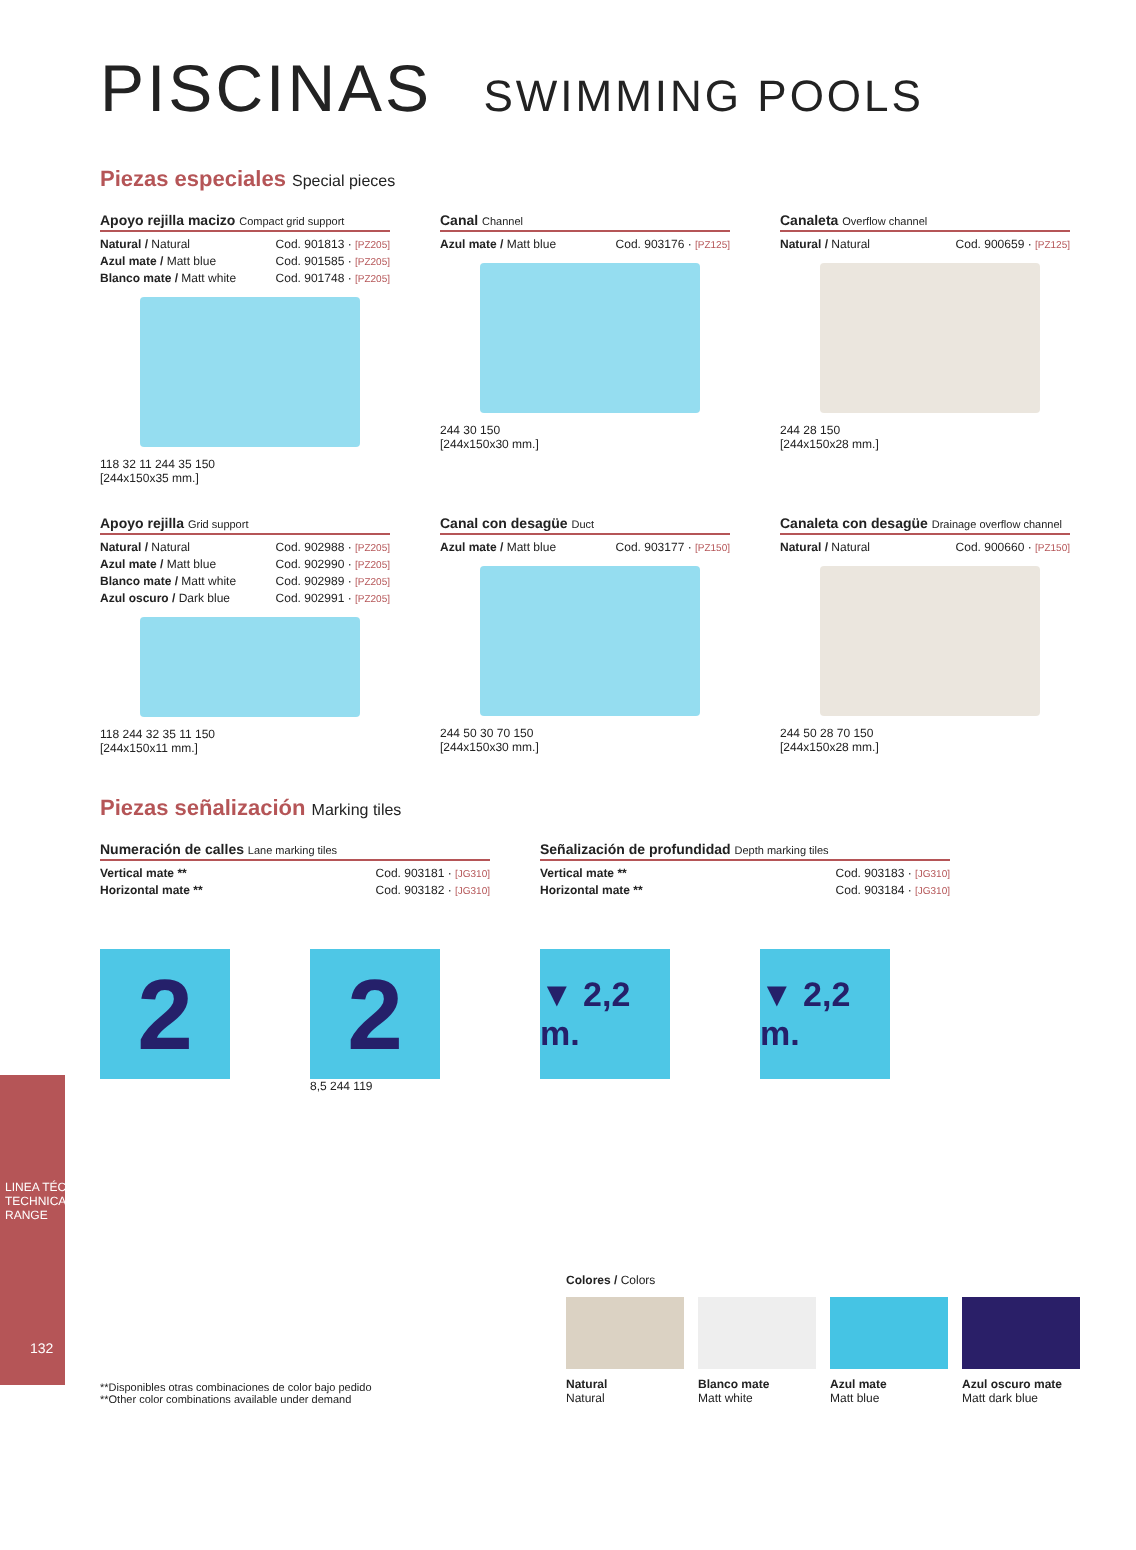PISCINAS SWIMMING POOLS
Piezas especiales Special pieces
Apoyo rejilla macizo Compact grid support
Natural / Natural Cod. 901813 · [PZ205]
Azul mate / Matt blue Cod. 901585 · [PZ205]
Blanco mate / Matt white Cod. 901748 · [PZ205]
118 32 11 244 35 150
[244x150x35 mm.]
Canal Channel
Azul mate / Matt blue Cod. 903176 · [PZ125]
244 30 150
[244x150x30 mm.]
Canaleta Overflow channel
Natural / Natural Cod. 900659 · [PZ125]
244 28 150
[244x150x28 mm.]
Apoyo rejilla Grid support
Natural / Natural Cod. 902988 · [PZ205]
Azul mate / Matt blue Cod. 902990 · [PZ205]
Blanco mate / Matt white Cod. 902989 · [PZ205]
Azul oscuro / Dark blue Cod. 902991 · [PZ205]
118 244 32 35 11 150
[244x150x11 mm.]
Canal con desagüe Duct
Azul mate / Matt blue Cod. 903177 · [PZ150]
244 50 30 70 150
[244x150x30 mm.]
Canaleta con desagüe Drainage overflow channel
Natural / Natural Cod. 900660 · [PZ150]
244 50 28 70 150
[244x150x28 mm.]
Piezas señalización Marking tiles
Numeración de calles Lane marking tiles
Vertical mate ** Cod. 903181 · [JG310]
Horizontal mate ** Cod. 903182 · [JG310]
2 2
8,5 244 119
Señalización de profundidad Depth marking tiles
Vertical mate ** Cod. 903183 · [JG310]
Horizontal mate ** Cod. 903184 · [JG310]
▼ 2,2 m.
▼ 2,2 m.
**Disponibles otras combinaciones de color bajo pedido
**Other color combinations available under demand
Colores / Colors
Natural
Natural
Blanco mate
Matt white
Azul mate
Matt blue
Azul oscuro mate
Matt dark blue
132
LINEA TÉCNICA TECHNICAL RANGE